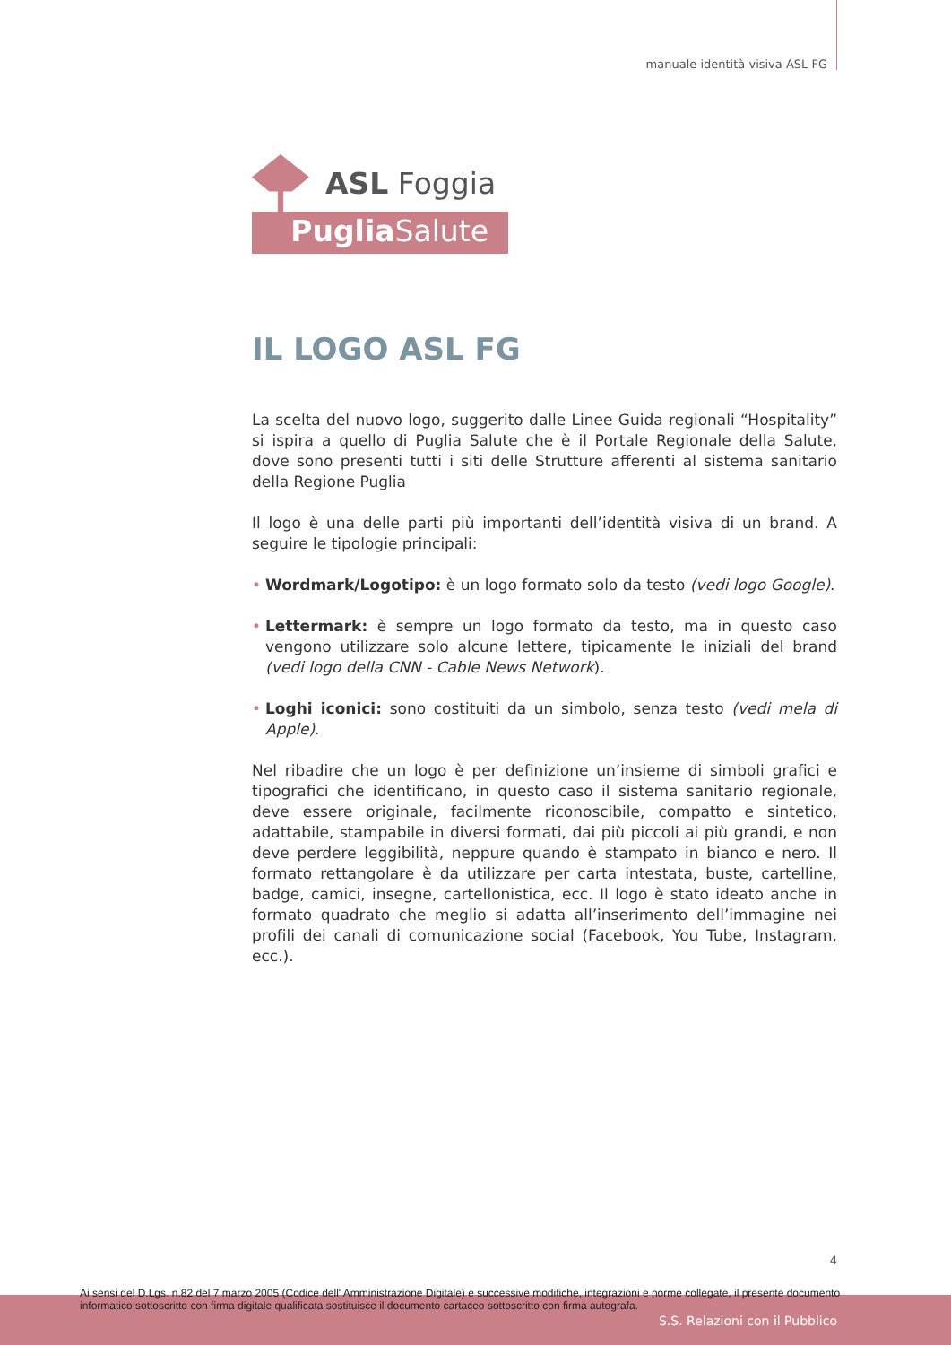manuale identità visiva ASL FG
ASL Foggia
Puglia Salute
IL LOGO ASL FG
La scelta del nuovo logo, suggerito dalle Linee Guida regionali “Hospitality” si ispira a quello di Puglia Salute che è il Portale Regionale della Salute, dove sono presenti tutti i siti delle Strutture afferenti al sistema sanitario della Regione Puglia
Il logo è una delle parti più importanti dell’identità visiva di un brand. A seguire le tipologie principali:
• Wordmark/Logotipo: è un logo formato solo da testo (vedi logo Google).
• Lettermark: è sempre un logo formato da testo, ma in questo caso vengono utilizzare solo alcune lettere, tipicamente le iniziali del brand (vedi logo della CNN - Cable News Network).
• Loghi iconici: sono costituiti da un simbolo, senza testo (vedi mela di Apple).
Nel ribadire che un logo è per definizione un’insieme di simboli grafici e tipografici che identificano, in questo caso il sistema sanitario regionale, deve essere originale, facilmente riconoscibile, compatto e sintetico, adattabile, stampabile in diversi formati, dai più piccoli ai più grandi, e non deve perdere leggibilità, neppure quando è stampato in bianco e nero. Il formato rettangolare è da utilizzare per carta intestata, buste, cartelline, badge, camici, insegne, cartellonistica, ecc. Il logo è stato ideato anche in formato quadrato che meglio si adatta all’inserimento dell’immagine nei profili dei canali di comunicazione social (Facebook, You Tube, Instagram, ecc.).
4
Ai sensi del D.Lgs. n.82 del 7 marzo 2005 (Codice dell' Amministrazione Digitale) e successive modifiche, integrazioni e norme collegate, il presente documento
informatico sottoscritto con firma digitale qualificata sostituisce il documento cartaceo sottoscritto con firma autografa.
S.S. Relazioni con il Pubblico